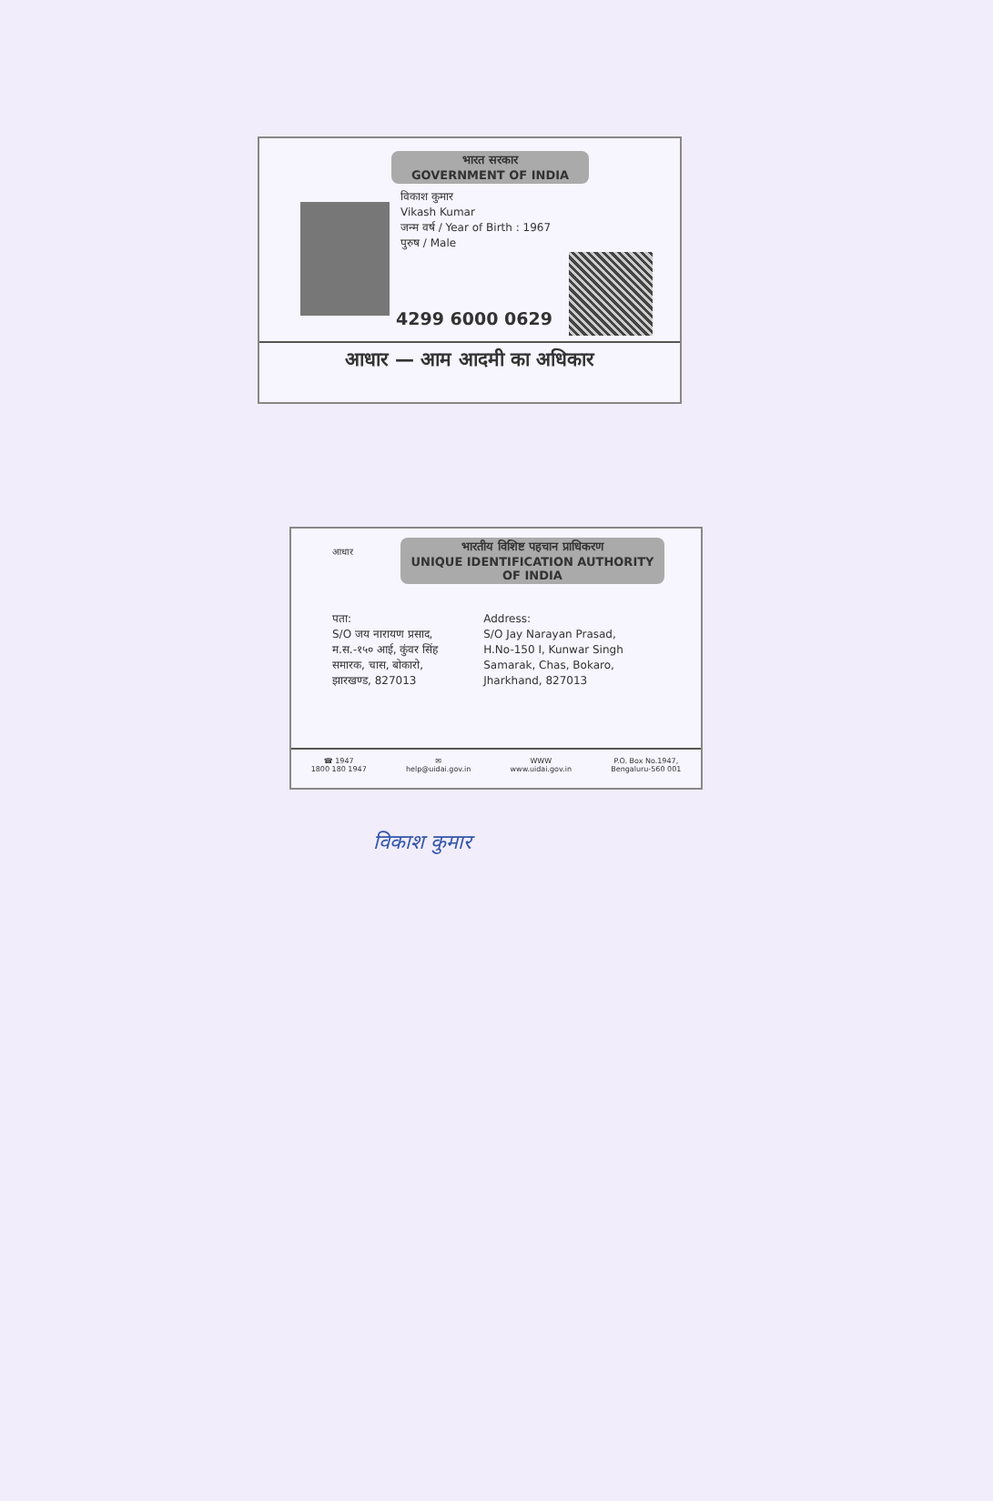भारत सरकार
GOVERNMENT OF INDIA
विकाश कुमार
Vikash Kumar
जन्म वर्ष / Year of Birth : 1967
पुरुष / Male
4299 6000 0629
आधार — आम आदमी का अधिकार
आधार
भारतीय विशिष्ट पहचान प्राधिकरण
UNIQUE IDENTIFICATION AUTHORITY OF INDIA
पता:
S/O जय नारायण प्रसाद,
म.स.-१५० आई, कुंवर सिंह
समारक, चास, बोकारो,
झारखण्ड, 827013
Address:
S/O Jay Narayan Prasad,
H.No-150 I, Kunwar Singh
Samarak, Chas, Bokaro,
Jharkhand, 827013
☎ 1947
1800 180 1947 ✉
help@uidai.gov.in WWW
www.uidai.gov.in P.O. Box No.1947,
Bengaluru-560 001
विकाश कुमार